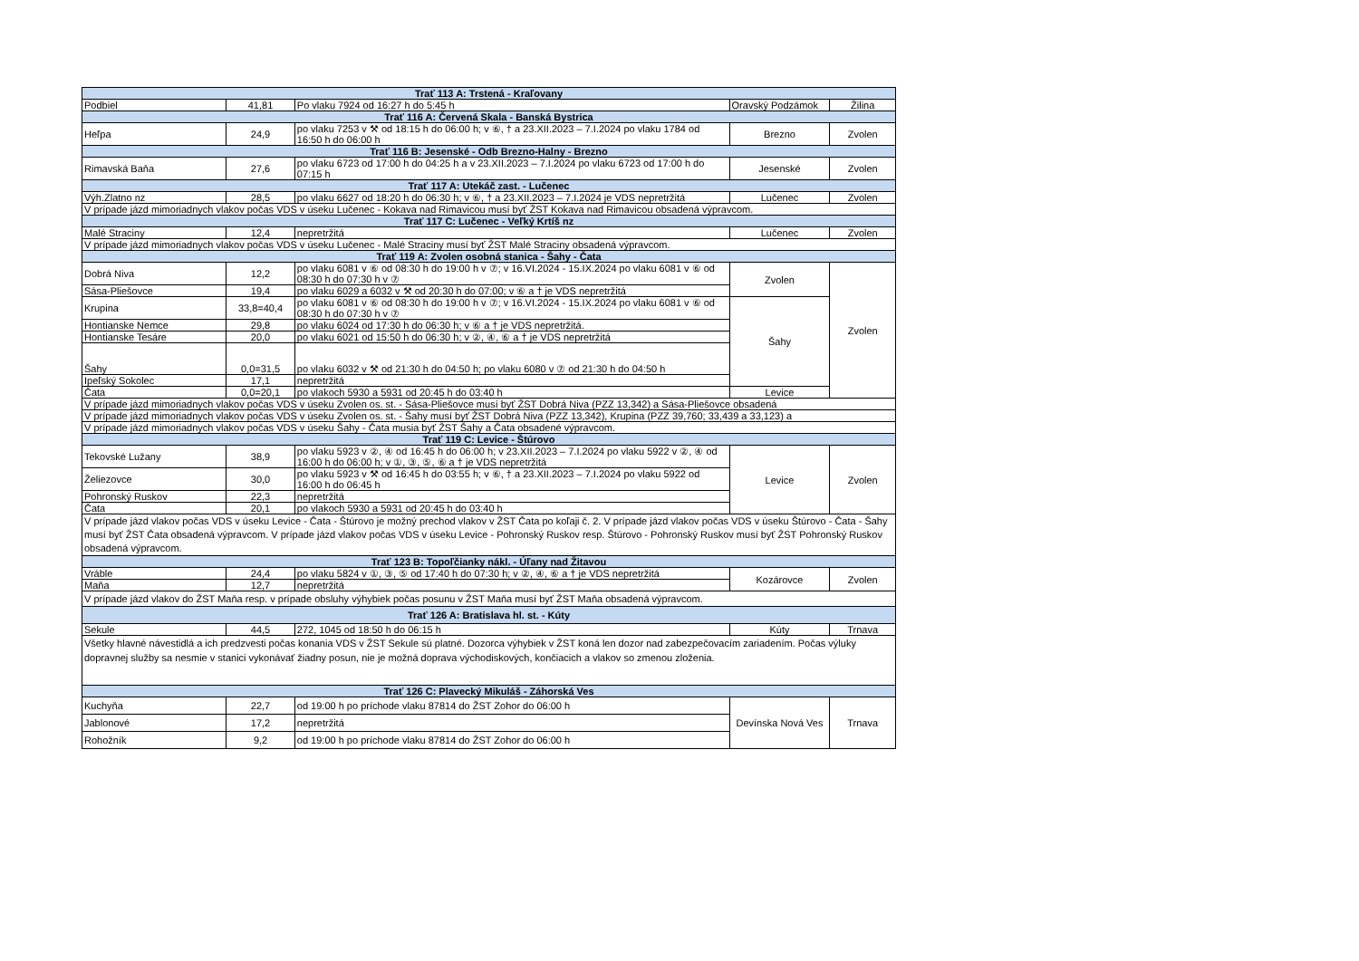| Trať 113 A: Trstená - Kraľovany | | | | |
| --- | --- | --- | --- | --- |
| Podbiel | 41,81 | Po vlaku 7924 od 16:27 h do 5:45 h | Oravský Podzámok | Žilina |
| Trať 116 A: Červená Skala - Banská Bystrica | | | | |
| Heľpa | 24,9 | po vlaku 7253 v ⚒ od 18:15 h do 06:00 h; v ⑥, † a 23.XII.2023 – 7.I.2024 po vlaku 1784 od 16:50 h do 06:00 h | Brezno | Zvolen |
| Trať 116 B: Jesenské - Odb Brezno-Halny - Brezno | | | | |
| Rimavská Baňa | 27,6 | po vlaku 6723 od 17:00 h do 04:25 h a v 23.XII.2023 – 7.I.2024 po vlaku 6723 od 17:00 h do 07:15 h | Jesenské | Zvolen |
| Trať 117 A: Utekáč zast. - Lučenec | | | | |
| Výh.Zlatno nz | 28,5 | po vlaku 6627 od 18:20 h do 06:30 h; v ⑥, † a 23.XII.2023 – 7.I.2024 je VDS nepretržitá | Lučenec | Zvolen |
| V prípade jázd mimoriadnych vlakov počas VDS v úseku Lučenec - Kokava nad Rimavicou musí byť ŽST Kokava nad Rimavicou obsadená výpravcom. | | | | |
| Trať 117 C: Lučenec - Veľký Krtíš nz | | | | |
| Malé Straciny | 12,4 | nepretržitá | Lučenec | Zvolen |
| V prípade jázd mimoriadnych vlakov počas VDS v úseku Lučenec - Malé Straciny musí byť ŽST Malé Straciny obsadená výpravcom. | | | | |
| Trať 119 A: Zvolen osobná stanica - Šahy - Čata | | | | |
| Dobrá Niva | 12,2 | po vlaku 6081 v ⑥ od 08:30 h do 19:00 h v ⑦; v 16.VI.2024 - 15.IX.2024 po vlaku 6081 v ⑥ od 08:30 h do 07:30 h v ⑦ | Zvolen | Zvolen |
| Sása-Pliešovce | 19,4 | po vlaku 6029 a 6032 v ⚒ od 20:30 h do 07:00; v ⑥ a † je VDS nepretržitá | | |
| Krupina | 33,8=40,4 | po vlaku 6081 v ⑥ od 08:30 h do 19:00 h v ⑦; v 16.VI.2024 - 15.IX.2024 po vlaku 6081 v ⑥ od 08:30 h do 07:30 h v ⑦ | Šahy | |
| Hontianske Nemce | 29,8 | po vlaku 6024 od 17:30 h do 06:30 h; v ⑥ a † je VDS nepretržitá. | | |
| Hontianske Tesáre | 20,0 | po vlaku 6021 od 15:50 h do 06:30 h; v ②, ④, ⑥ a † je VDS nepretržitá | | |
| Šahy | 0,0=31,5 | po vlaku 6032 v ⚒ od 21:30 h do 04:50 h; po vlaku 6080 v ⑦ od 21:30 h do 04:50 h | | |
| Ipeľský Sokolec | 17,1 | nepretržitá | | |
| Čata | 0,0=20,1 | po vlakoch 5930 a 5931 od 20:45 h do 03:40 h | Levice | |
| V prípade jázd mimoriadnych vlakov počas VDS v úseku Zvolen os. st. - Sása-Pliešovce musí byť ŽST Dobrá Niva (PZZ 13,342) a Sása-Pliešovce obsadená | | | | |
| V prípade jázd mimoriadnych vlakov počas VDS v úseku Zvolen os. st. - Šahy musí byť ŽST Dobrá Niva (PZZ 13,342), Krupina (PZZ 39,760; 33,439 a 33,123) a | | | | |
| V prípade jázd mimoriadnych vlakov počas VDS v úseku Šahy - Čata musia byť ŽST Šahy a Čata obsadené výpravcom. | | | | |
| Trať 119 C: Levice - Štúrovo | | | | |
| Tekovské Lužany | 38,9 | po vlaku 5923 v ②, ④ od 16:45 h do 06:00 h; v 23.XII.2023 – 7.I.2024 po vlaku 5922 v ②, ④ od 16:00 h do 06:00 h; v ①, ③, ⑤, ⑥ a † je VDS nepretržitá | Levice | Zvolen |
| Želiezovce | 30,0 | po vlaku 5923 v ⚒ od 16:45 h do 03:55 h; v ⑥, † a 23.XII.2023 – 7.I.2024 po vlaku 5922 od 16:00 h do 06:45 h | | |
| Pohronský Ruskov | 22,3 | nepretržitá | | |
| Čata | 20,1 | po vlakoch 5930 a 5931 od 20:45 h do 03:40 h | | |
| V prípade jázd vlakov počas VDS v úseku Levice - Čata - Štúrovo je možný prechod vlakov v ŽST Čata po koľaji č. 2. V prípade jázd vlakov počas VDS v úseku Štúrovo - Čata - Šahy musí byť ŽST Čata obsadená výpravcom. V prípade jázd vlakov počas VDS v úseku Levice - Pohronský Ruskov resp. Štúrovo - Pohronský Ruskov musí byť ŽST Pohronský Ruskov obsadená výpravcom. | | | | |
| Trať 123 B: Topoľčianky nákl. - Úľany nad Žitavou | | | | |
| Vráble | 24,4 | po vlaku 5824 v ①, ③, ⑤ od 17:40 h do 07:30 h; v ②, ④, ⑥ a † je VDS nepretržitá | Kozárovce | Zvolen |
| Maňa | 12,7 | nepretržitá | | |
| V prípade jázd vlakov do ŽST Maňa resp. v prípade obsluhy výhybiek počas posunu v ŽST Maňa musí byť ŽST Maňa obsadená výpravcom. | | | | |
| Trať 126 A: Bratislava hl. st. - Kúty | | | | |
| Sekule | 44,5 | 272, 1045 od 18:50 h do 06:15 h | Kúty | Trnava |
| Všetky hlavné návestidlá a ich predzvesti počas konania VDS v ŽST Sekule sú platné. Dozorca výhybiek v ŽST koná len dozor nad zabezpečovacím zariadením. Počas výluky dopravnej služby sa nesmie v stanici vykonávať žiadny posun, nie je možná doprava východiskových, končiacich a vlakov so zmenou zloženia. | | | | |
| Trať 126 C: Plavecký Mikuláš - Záhorská Ves | | | | |
| Kuchyňa | 22,7 | od 19:00 h po príchode vlaku 87814 do ŽST Zohor do 06:00 h | Devínska Nová Ves | Trnava |
| Jablonové | 17,2 | nepretržitá | | |
| Rohožník | 9,2 | od 19:00 h po príchode vlaku 87814 do ŽST Zohor do 06:00 h | | |